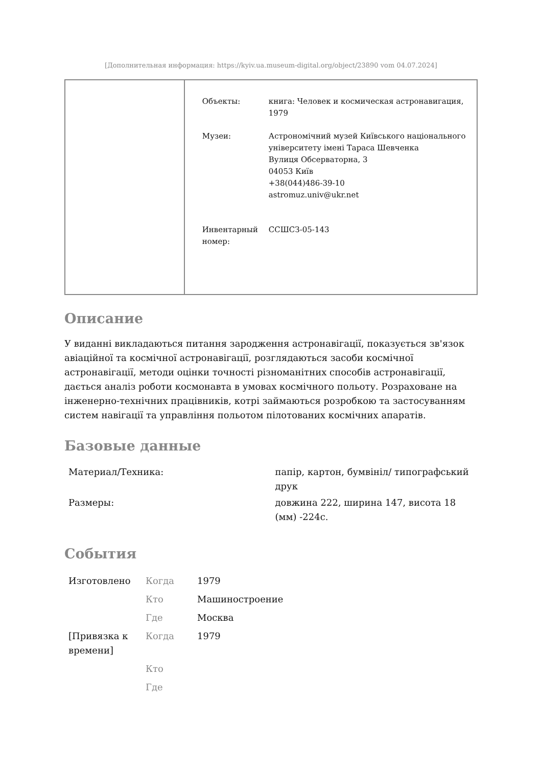[Дополнительная информация: https://kyiv.ua.museum-digital.org/object/23890 vom 04.07.2024]
| Объекты: | книга: Человек и космическая астронавигация, 1979 |
| Музеи: | Астрономічний музей Київського національного університету імені Тараса Шевченка Вулиця Обсерваторна, 3 04053 Київ +38(044)486-39-10 astromuz.univ@ukr.net |
| Инвентарный номер: | ССШСЗ-05-143 |
Описание
У виданні викладаються питання зародження астронавігації, показується зв'язок авіаційної та космічної астронавігації, розглядаються засоби космічної астронавігації, методи оцінки точності різноманітних способів астронавігації, дається аналіз роботи космонавта в умовах космічного польоту. Розраховане на інженерно-технічних працівників, котрі займаються розробкою та застосуванням систем навігації та управління польотом пілотованих космічних апаратів.
Базовые данные
| Материал/Техника: | папір, картон, бумвініл/ типографський друк |
| Размеры: | довжина 222, ширина 147, висота 18 (мм) -224с. |
События
| Изготовлено | Когда | 1979 |
| | Кто | Машиностроение |
| | Где | Москва |
| [Привязка к времени] | Когда | 1979 |
| | Кто | |
| | Где | |